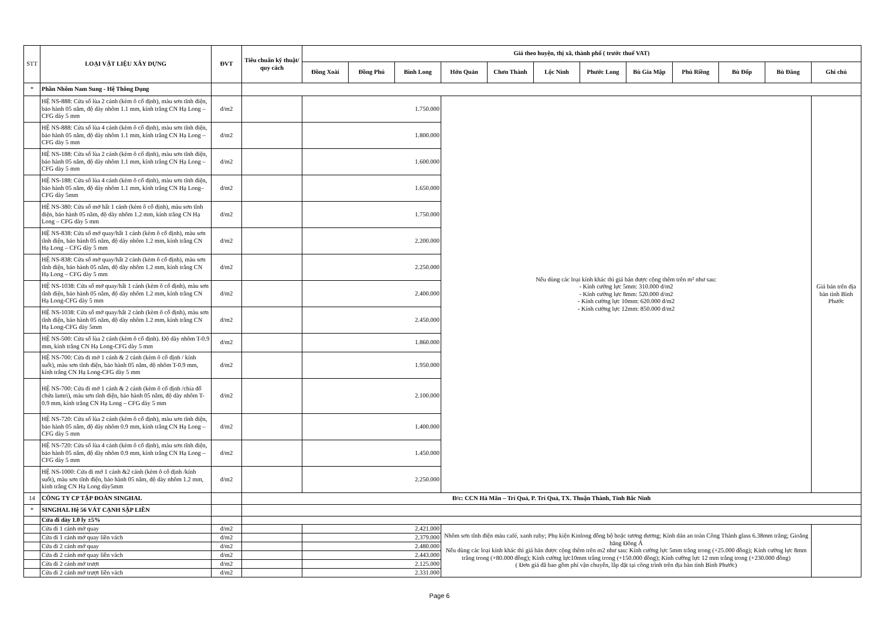| STT | LOẠI VẬT LIỆU XÂY DỰNG | ĐVT | Tiêu chuẩn kỹ thuật/ quy cách | Giá theo huyện, thị xã, thành phố ( trước thuế VAT) | | | | | | | | | | | |
| --- | --- | --- | --- | --- | --- | --- | --- | --- | --- | --- | --- | --- | --- | --- | --- |
| | | | | Đồng Xoài | Đồng Phú | Bình Long | Hớn Quản | Chơn Thành | Lộc Ninh | Phước Long | Bù Gia Mập | Phú Riềng | Bù Đốp | Bù Đăng | Ghi chú |
| * | Phần Nhôm Nam Sung - Hệ Thông Dụng | | | | | | | | | | | | | | |
| | HỆ NS-888: Cửa sổ lùa 2 cánh (kèm ô cố định), màu sơn tĩnh điện, bảo hành 05 năm, độ dày nhôm 1.1 mm, kính trắng CN Hạ Long – CFG dày 5 mm | đ/m2 | | 1.750.000 | | | Nếu dùng các loại kính khác thì giá bán được cộng thêm trên m² như sau: - Kính cường lực 5mm: 310.000 đ/m2 - Kính cường lực 8mm: 520.000 đ/m2 - Kính cường lực 10mm: 620.000 đ/m2 - Kính cường lực 12mm: 850.000 đ/m2 | | | | | | | | Giá bán trên địa bàn tỉnh Bình Phước |
| | HỆ NS-888: Cửa sổ lùa 4 cánh (kèm ô cố định), màu sơn tĩnh điện, bảo hành 05 năm, độ dày nhôm 1.1 mm, kính trắng CN Hạ Long – CFG dày 5 mm | đ/m2 | | 1.800.000 | | | | | | | | | | | |
| | HỆ NS-188: Cửa sổ lùa 2 cánh (kèm ô cố định), màu sơn tĩnh điện, bảo hành 05 năm, độ dày nhôm 1.1 mm, kính trắng CN Hạ Long – CFG dày 5 mm | đ/m2 | | 1.600.000 | | | | | | | | | | | |
| | HỆ NS-188: Cửa sổ lùa 4 cánh (kèm ô cố định), màu sơn tĩnh điện, bảo hành 05 năm, độ dày nhôm 1.1 mm, kính trắng CN Hạ Long–CFG dày 5mm | đ/m2 | | 1.650.000 | | | | | | | | | | | |
| | HỆ NS-380: Cửa sổ mở hất 1 cánh (kèm ô cố định), màu sơn tĩnh điện, bảo hành 05 năm, độ dày nhôm 1.2 mm, kính trắng CN Hạ Long – CFG dày 5 mm | đ/m2 | | 1.750.000 | | | | | | | | | | | |
| | HỆ NS-838: Cửa sổ mở quay/hất 1 cánh (kèm ô cố định), màu sơn tĩnh điện, bảo hành 05 năm, độ dày nhôm 1.2 mm, kính trắng CN Hạ Long – CFG dày 5 mm | đ/m2 | | 2.200.000 | | | | | | | | | | | |
| | HỆ NS-838: Cửa sổ mở quay/hất 2 cánh (kèm ô cố định), màu sơn tĩnh điện, bảo hành 05 năm, độ dày nhôm 1.2 mm, kính trắng CN Hạ Long – CFG dày 5 mm | đ/m2 | | 2.250.000 | | | | | | | | | | | |
| | HỆ NS-1038: Cửa sổ mở quay/hất 1 cánh (kèm ô cố định), màu sơn tĩnh điện, bảo hành 05 năm, độ dày nhôm 1.2 mm, kính trắng CN Hạ Long-CFG dày 5 mm | đ/m2 | | 2.400.000 | | | | | | | | | | | |
| | HỆ NS-1038: Cửa sổ mở quay/hất 2 cánh (kèm ô cố định), màu sơn tĩnh điện, bảo hành 05 năm, độ dày nhôm 1.2 mm, kính trắng CN Hạ Long-CFG dày 5mm | đ/m2 | | 2.450.000 | | | | | | | | | | | |
| | HỆ NS-500: Cửa sổ lùa 2 cánh (kèm ô cố định). Độ dày nhôm T-0.9 mm, kính trắng CN Hạ Long-CFG dày 5 mm | đ/m2 | | 1.860.000 | | | | | | | | | | | |
| | HỆ NS-700: Cửa đi mở 1 cánh & 2 cánh (kèm ô cố định / kính suốt), màu sơn tĩnh điện, bảo hành 05 năm, độ nhôm T-0.9 mm, kính trắng CN Hạ Long-CFG dày 5 mm | đ/m2 | | 1.950.000 | | | | | | | | | | | |
| | HỆ NS-700: Cửa đi mở 1 cánh & 2 cánh (kèm ô cố định /chia đố chứa lamri), màu sơn tĩnh điện, bảo hành 05 năm, độ dày nhôm T-0.9 mm, kính trắng CN Hạ Long – CFG dày 5 mm | đ/m2 | | 2.100.000 | | | | | | | | | | | |
| | HỆ NS-720: Cửa sổ lùa 2 cánh (kèm ô cố định), màu sơn tĩnh điện, bảo hành 05 năm, độ dày nhôm 0.9 mm, kính trắng CN Hạ Long – CFG dày 5 mm | đ/m2 | | 1.400.000 | | | | | | | | | | | |
| | HỆ NS-720: Cửa sổ lùa 4 cánh (kèm ô cố định), màu sơn tĩnh điện, bảo hành 05 năm, độ dày nhôm 0.9 mm, kính trắng CN Hạ Long – CFG dày 5 mm | đ/m2 | | 1.450.000 | | | | | | | | | | | |
| | HỆ NS-1000: Cửa đi mở 1 cánh &2 cánh (kèm ô cố định /kính suốt), màu sơn tĩnh điện, bảo hành 05 năm, độ dày nhôm 1.2 mm, kính trắng CN Hạ Long dày5mm | đ/m2 | | 2.250.000 | | | | | | | | | | | |
| 14 | CÔNG TY CP TẬP ĐOÀN SINGHAL | | Đ/c: CCN Hà Mãn – Trí Quả, P. Trí Quả, TX. Thuận Thành, Tỉnh Bắc Ninh | | | | | | | | | | | | |
| * | SINGHAL Hệ 56 VÁT CẠNH SẬP LIỀN | | | | | | | | | | | | | | |
| | Cửa đi dày 1.0 ly ±5% | | | | | | | | | | | | | | |
| | Cửa đi 1 cánh mở quay | đ/m2 | | 2.421.000 | | | Nhôm sơn tĩnh điện màu café, xanh ruby; Phụ kiện Kinlong đồng bộ hoặc tương đương; Kính dán an toàn Công Thành glass 6.38mm trắng; Gioăng hãng Đông Á Nếu dùng các loại kính khác thì giá bán được cộng thêm trên m2 như sau: Kính cường lực 5mm trắng trong (+25.000 đồng); Kính cường lực 8mm trắng trong (+80.000 đồng); Kính cường lực10mm trắng trong (+150.000 đồng); Kính cường lực 12 mm trắng trong (+230.000 đồng) ( Đơn giá đã bao gồm phí vận chuyển, lắp đặt tại công trình trên địa bàn tỉnh Bình Phước) | | | | | | | | |
| | Cửa đi 1 cánh mở quay liền vách | đ/m2 | | 2.379.000 | | | | | | | | | | | |
| | Cửa đi 2 cánh mở quay | đ/m2 | | 2.480.000 | | | | | | | | | | | |
| | Cửa đi 2 cánh mở quay liền vách | đ/m2 | | 2.443.000 | | | | | | | | | | | |
| | Cửa đi 2 cánh mở trượt | đ/m2 | | 2.125.000 | | | | | | | | | | | |
| | Cửa đi 2 cánh mở trượt liền vách | đ/m2 | | 2.331.000 | | | | | | | | | | | |
Page 6